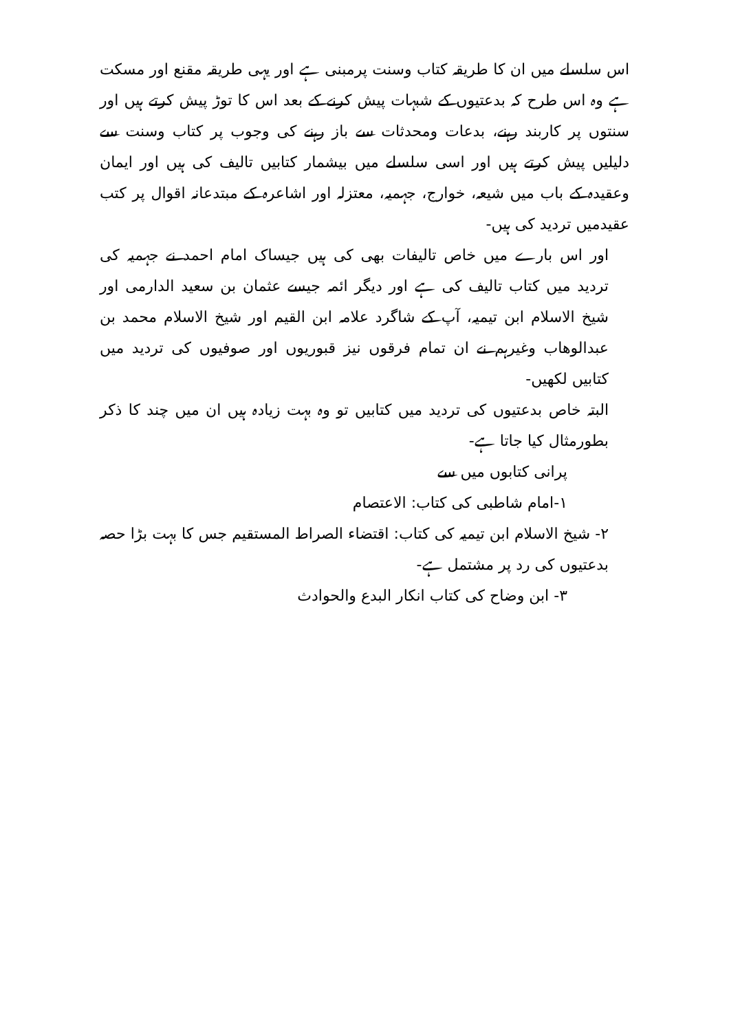اس سلسلے میں ان کا طریقہ کتاب وسنت پرمبنی ہے اور یہی طریقہ مقنع اور مسکت ہے وہ اس طرح کہ بدعتیوں کے شبہات پیش کرنے کے بعد اس کا توڑ پیش کرتے ہیں اور سنتوں پر کاربند رہنے، بدعات ومحدثات سے باز رہنے کی وجوب پر کتاب وسنت سے دلیلیں پیش کرتے ہیں اور اسی سلسلے میں بیشمار کتابیں تالیف کی ہیں اور ایمان وعقیدہ کے باب میں شیعہ، خوارج، جہمیہ، معتزلہ اور اشاعرہ کے مبتدعانہ اقوال پر کتب عقیدمیں تردید کی ہیں-
اور اس بارے میں خاص تالیفات بھی کی ہیں جیساک امام احمد نے جہمیہ کی تردید میں کتاب تالیف کی ہے اور دیگر ائمہ جیسے عثمان بن سعید الدارمی اور شیخ الاسلام ابن تیمیہ، آپ کے شاگرد علامہ ابن القیم اور شیخ الاسلام محمد بن عبدالوھاب وغیرہم نے ان تمام فرقوں نیز قبوریوں اور صوفیوں کی تردید میں کتابیں لکھیں-
البتہ خاص بدعتیوں کی تردید میں کتابیں تو وہ بہت زیادہ ہیں ان میں چند کا ذکر بطورمثال کیا جاتا ہے-
پرانی کتابوں میں سے
۱-امام شاطبی کی کتاب: الاعتصام
۲- شیخ الاسلام ابن تیمیہ کی کتاب: اقتضاء الصراط المستقیم جس کا بہت بڑا حصہ بدعتیوں کی رد پر مشتمل ہے-
۳- ابن وضاح کی کتاب انکار البدع والحوادث